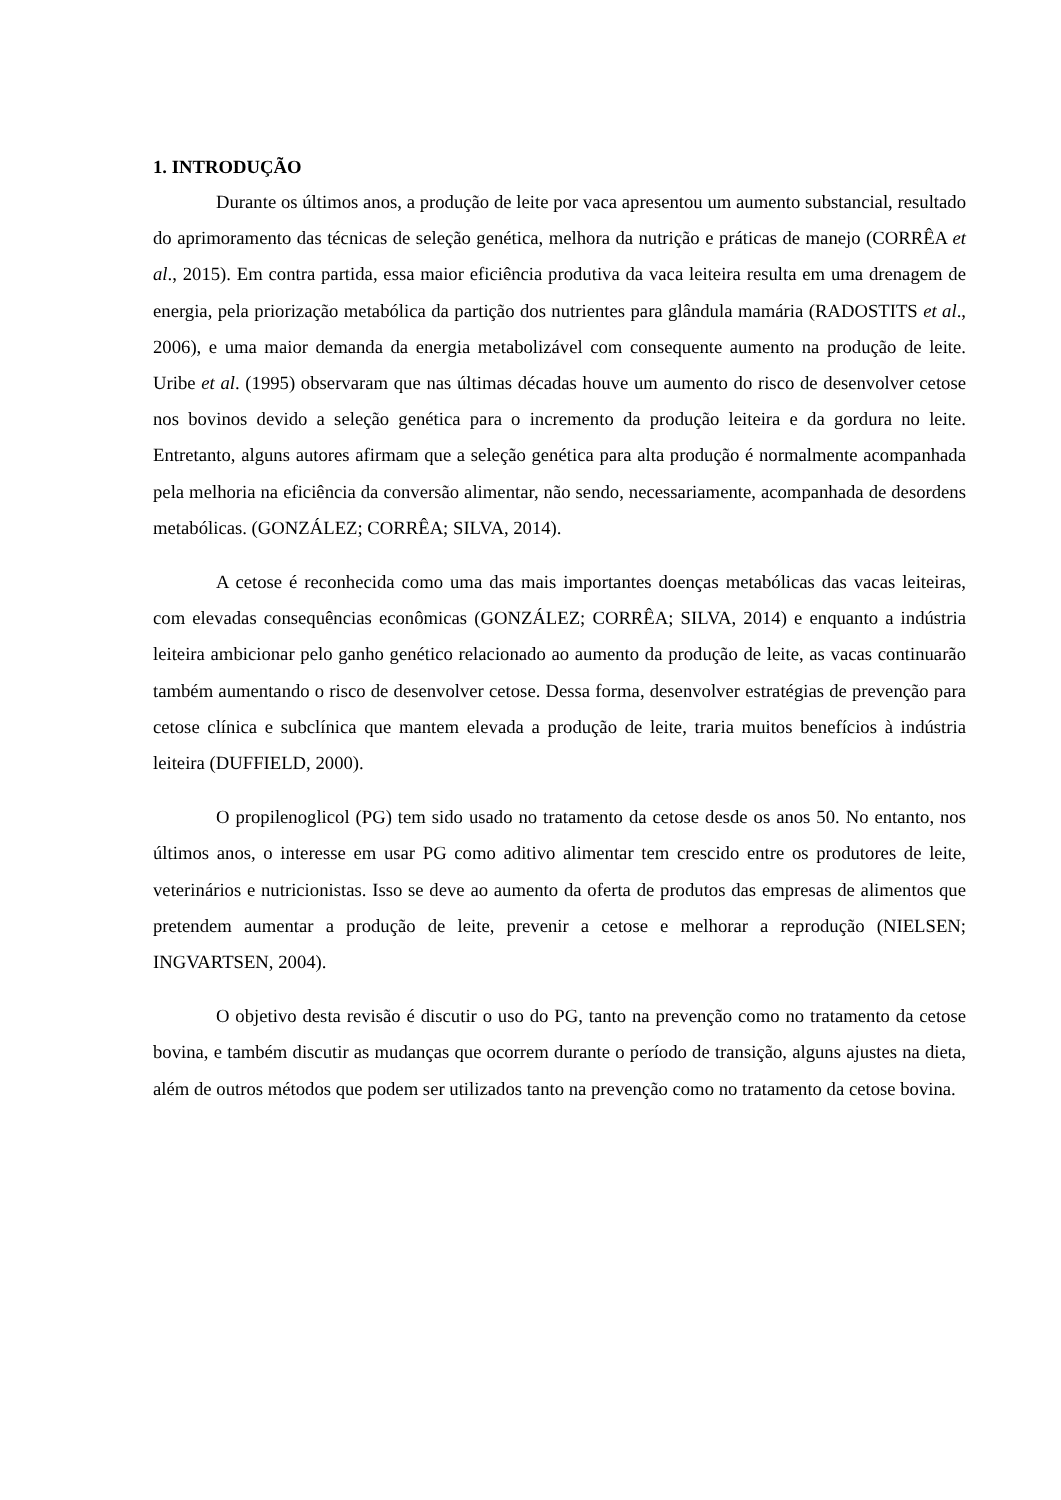1. INTRODUÇÃO
Durante os últimos anos, a produção de leite por vaca apresentou um aumento substancial, resultado do aprimoramento das técnicas de seleção genética, melhora da nutrição e práticas de manejo (CORRÊA et al., 2015). Em contra partida, essa maior eficiência produtiva da vaca leiteira resulta em uma drenagem de energia, pela priorização metabólica da partição dos nutrientes para glândula mamária (RADOSTITS et al., 2006), e uma maior demanda da energia metabolizável com consequente aumento na produção de leite. Uribe et al. (1995) observaram que nas últimas décadas houve um aumento do risco de desenvolver cetose nos bovinos devido a seleção genética para o incremento da produção leiteira e da gordura no leite. Entretanto, alguns autores afirmam que a seleção genética para alta produção é normalmente acompanhada pela melhoria na eficiência da conversão alimentar, não sendo, necessariamente, acompanhada de desordens metabólicas. (GONZÁLEZ; CORRÊA; SILVA, 2014).
A cetose é reconhecida como uma das mais importantes doenças metabólicas das vacas leiteiras, com elevadas consequências econômicas (GONZÁLEZ; CORRÊA; SILVA, 2014) e enquanto a indústria leiteira ambicionar pelo ganho genético relacionado ao aumento da produção de leite, as vacas continuarão também aumentando o risco de desenvolver cetose. Dessa forma, desenvolver estratégias de prevenção para cetose clínica e subclínica que mantem elevada a produção de leite, traria muitos benefícios à indústria leiteira (DUFFIELD, 2000).
O propilenoglicol (PG) tem sido usado no tratamento da cetose desde os anos 50. No entanto, nos últimos anos, o interesse em usar PG como aditivo alimentar tem crescido entre os produtores de leite, veterinários e nutricionistas. Isso se deve ao aumento da oferta de produtos das empresas de alimentos que pretendem aumentar a produção de leite, prevenir a cetose e melhorar a reprodução (NIELSEN; INGVARTSEN, 2004).
O objetivo desta revisão é discutir o uso do PG, tanto na prevenção como no tratamento da cetose bovina, e também discutir as mudanças que ocorrem durante o período de transição, alguns ajustes na dieta, além de outros métodos que podem ser utilizados tanto na prevenção como no tratamento da cetose bovina.